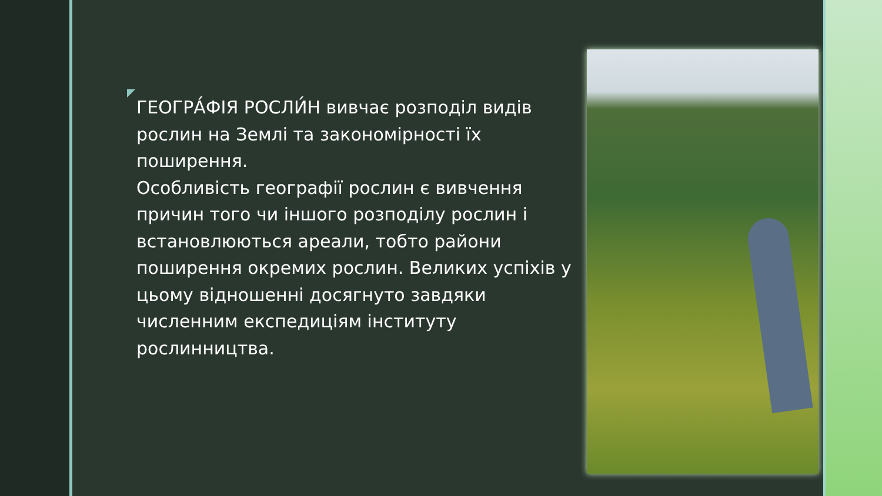ГЕОГРА́ФІЯ РОСЛИ́Н вивчає розподіл видів рослин на Землі та закономірності їх поширення.
Особливість географії рослин є вивчення причин того чи іншого розподілу рослин і встановлюються ареали, тобто райони поширення окремих рослин. Великих успіхів у цьому відношенні досягнуто завдяки численним експедиціям інституту рослинництва.